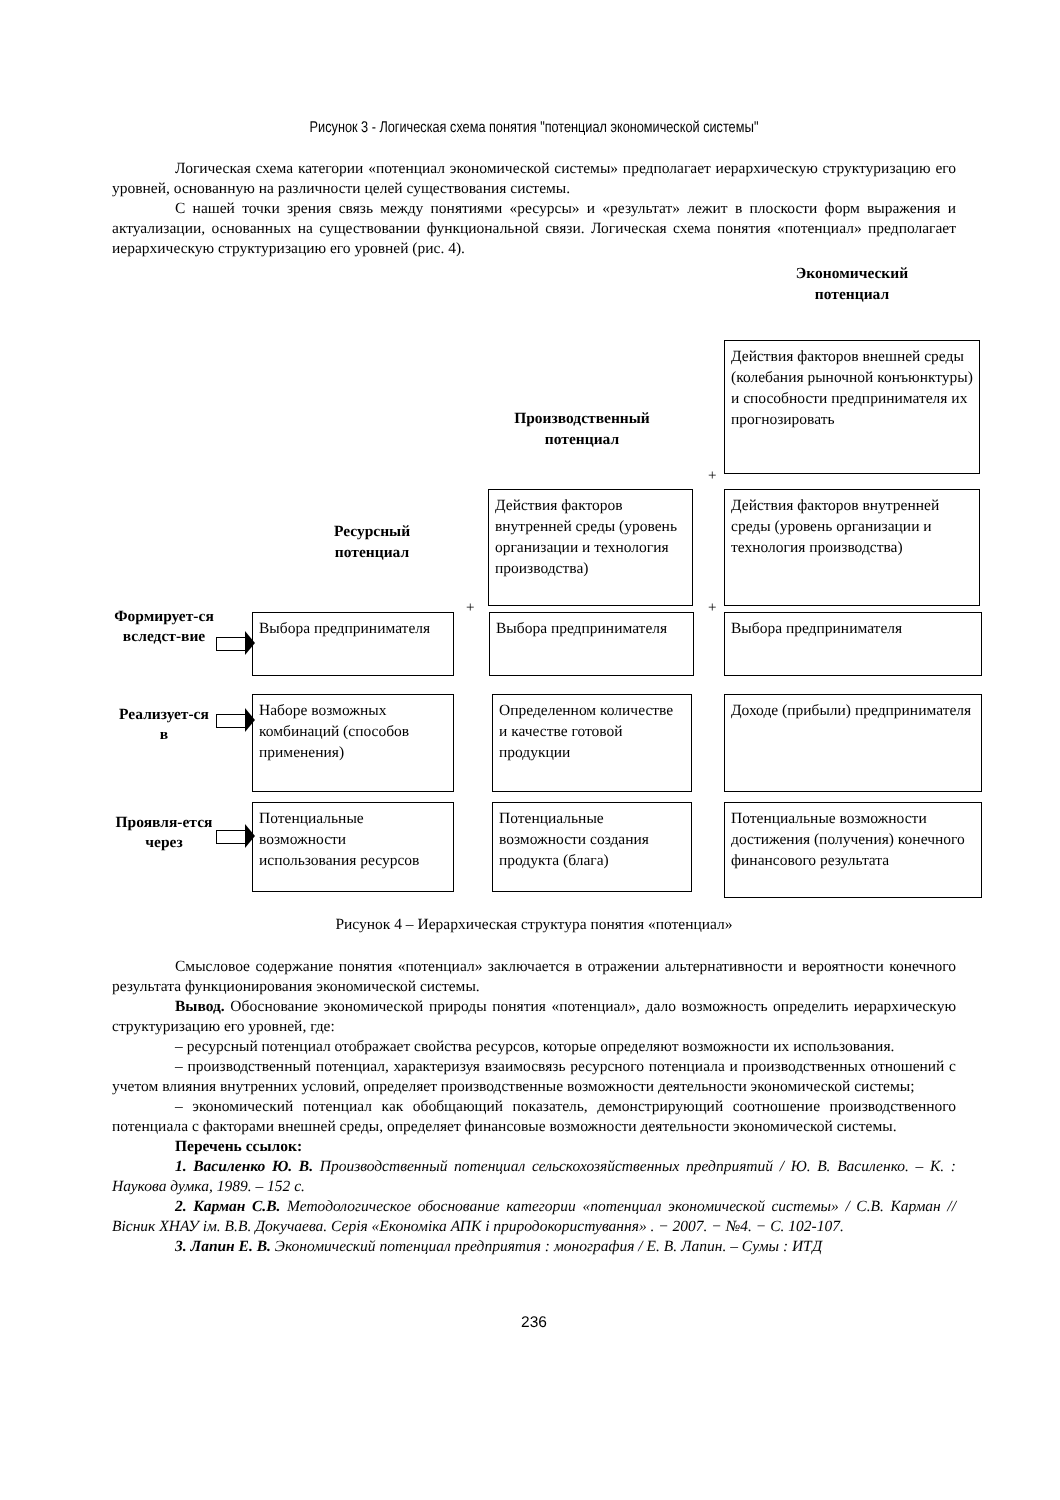Рисунок 3 - Логическая схема понятия "потенциал экономической системы"
Логическая схема категории «потенциал экономической системы» предполагает иерархическую структуризацию его уровней, основанную на различности целей существования системы.
С нашей точки зрения связь между понятиями «ресурсы» и «результат» лежит в плоскости форм выражения и актуализации, основанных на существовании функциональной связи. Логическая схема понятия «потенциал» предполагает иерархическую структуризацию его уровней (рис. 4).
Экономический
потенциал
Действия факторов внешней среды (колебания рыночной конъюнктуры) и способности предпринимателя их прогнозировать
Производственный
потенциал
+
Ресурсный
потенциал
Действия факторов внутренней среды (уровень организации и технология производства)
Действия факторов внутренней среды (уровень организации и технология производства)
+ +
Формирует-ся вследст-вие
Выбора предпринимателя
Выбора предпринимателя Выбора предпринимателя
Реализует-ся в
Наборе возможных комбинаций (способов применения)
Определенном количестве и качестве готовой продукции
Доходе (прибыли) предпринимателя
Проявля-ется через
Потенциальные возможности использования ресурсов
Потенциальные возможности создания продукта (блага)
Потенциальные возможности достижения (получения) конечного финансового результата
Рисунок 4 – Иерархическая структура понятия «потенциал»
Смысловое содержание понятия «потенциал» заключается в отражении альтернативности и вероятности конечного результата функционирования экономической системы.
Вывод. Обоснование экономической природы понятия «потенциал», дало возможность определить иерархическую структуризацию его уровней, где:
– ресурсный потенциал отображает свойства ресурсов, которые определяют возможности их использования.
– производственный потенциал, характеризуя взаимосвязь ресурсного потенциала и производственных отношений с учетом влияния внутренних условий, определяет производственные возможности деятельности экономической системы;
– экономический потенциал как обобщающий показатель, демонстрирующий соотношение производственного потенциала с факторами внешней среды, определяет финансовые возможности деятельности экономической системы.
Перечень ссылок:
1. Василенко Ю. В. Производственный потенциал сельскохозяйственных предприятий / Ю. В. Василенко. – К. : Наукова думка, 1989. – 152 с.
2. Карман С.В. Методологическое обоснование категории «потенциал экономической системы» / С.В. Карман // Вісник ХНАУ ім. В.В. Докучаева. Серія «Економіка АПК і природокористування» . − 2007. − №4. − С. 102-107.
3. Лапин Е. В. Экономический потенциал предприятия : монография / Е. В. Лапин. – Сумы : ИТД
236